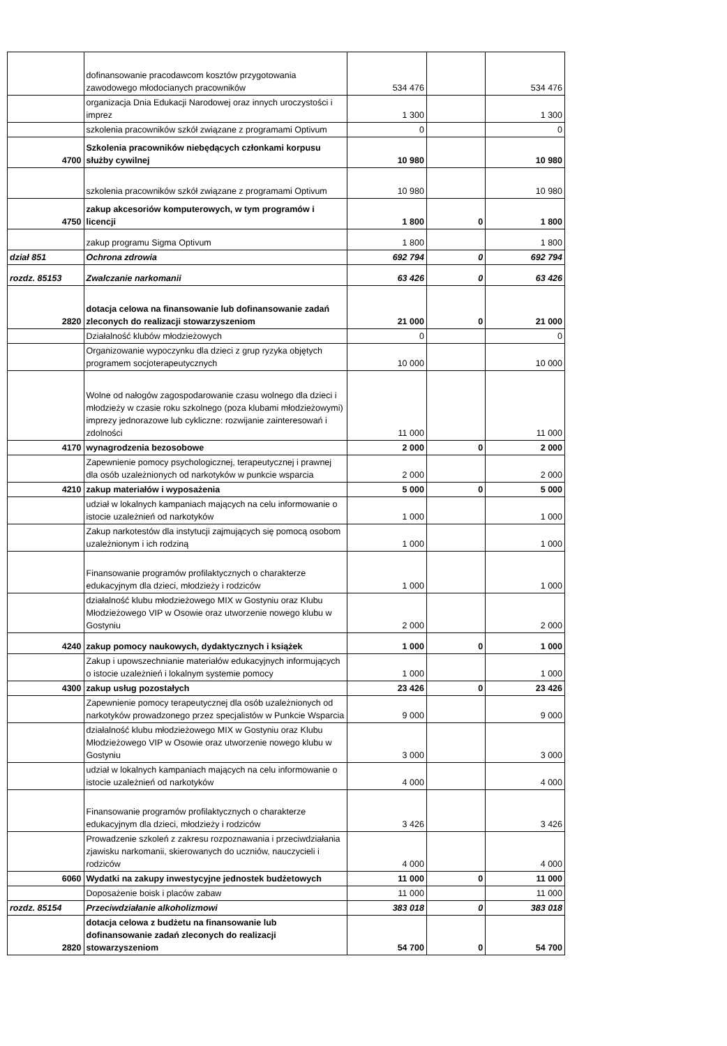| | dofinansowanie pracodawcom kosztów przygotowania zawodowego młodocianych pracowników | 534 476 | | 534 476 |
| | organizacja Dnia Edukacji Narodowej oraz innych uroczystości i imprez | 1 300 | | 1 300 |
| | szkolenia pracowników szkół związane z programami Optivum | 0 | | 0 |
| 4700 | Szkolenia pracowników niebędących członkami korpusu służby cywilnej | 10 980 | | 10 980 |
| | szkolenia pracowników szkół związane z programami Optivum | 10 980 | | 10 980 |
| 4750 | zakup akcesoriów komputerowych, w tym programów i licencji | 1 800 | 0 | 1 800 |
| | zakup programu Sigma Optivum | 1 800 | | 1 800 |
| dział 851 | Ochrona zdrowia | 692 794 | 0 | 692 794 |
| rozdz. 85153 | Zwalczanie narkomanii | 63 426 | 0 | 63 426 |
| 2820 | dotacja celowa na finansowanie lub dofinansowanie zadań zleconych do realizacji stowarzyszeniom | 21 000 | 0 | 21 000 |
| | Działalność klubów młodzieżowych | 0 | | 0 |
| | Organizowanie wypoczynku dla dzieci z grup ryzyka objętych programem socjoterapeutycznych | 10 000 | | 10 000 |
| | Wolne od nałogów zagospodarowanie czasu wolnego dla dzieci i młodzieży w czasie roku szkolnego (poza klubami młodzieżowymi) imprezy jednorazowe lub cykliczne: rozwijanie zainteresowań i zdolności | 11 000 | | 11 000 |
| 4170 | wynagrodzenia bezosobowe | 2 000 | 0 | 2 000 |
| | Zapewnienie pomocy psychologicznej, terapeutycznej i prawnej dla osób uzależnionych od narkotyków w punkcie wsparcia | 2 000 | | 2 000 |
| 4210 | zakup materiałów i wyposażenia | 5 000 | 0 | 5 000 |
| | udział w lokalnych kampaniach mających na celu informowanie o istocie uzależnień od narkotyków | 1 000 | | 1 000 |
| | Zakup narkotestów dla instytucji zajmujących się pomocą osobom uzależnionym i ich rodziną | 1 000 | | 1 000 |
| | Finansowanie programów profilaktycznych o charakterze edukacyjnym dla dzieci, młodzieży i rodziców | 1 000 | | 1 000 |
| | działalność klubu młodzieżowego MIX w Gostyniu oraz Klubu Młodzieżowego VIP w Osowie oraz utworzenie nowego klubu w Gostyniu | 2 000 | | 2 000 |
| 4240 | zakup pomocy naukowych, dydaktycznych i książek | 1 000 | 0 | 1 000 |
| | Zakup i upowszechnianie materiałów edukacyjnych informujących o istocie uzależnień i lokalnym systemie pomocy | 1 000 | | 1 000 |
| 4300 | zakup usług pozostałych | 23 426 | 0 | 23 426 |
| | Zapewnienie pomocy terapeutycznej dla osób uzależnionych od narkotyków prowadzonego przez specjalistów w Punkcie Wsparcia | 9 000 | | 9 000 |
| | działalność klubu młodzieżowego MIX w Gostyniu oraz Klubu Młodzieżowego VIP w Osowie oraz utworzenie nowego klubu w Gostyniu | 3 000 | | 3 000 |
| | udział w lokalnych kampaniach mających na celu informowanie o istocie uzależnień od narkotyków | 4 000 | | 4 000 |
| | Finansowanie programów profilaktycznych o charakterze edukacyjnym dla dzieci, młodzieży i rodziców | 3 426 | | 3 426 |
| | Prowadzenie szkoleń z zakresu rozpoznawania i przeciwdziałania zjawisku narkomanii, skierowanych do uczniów, nauczycieli i rodziców | 4 000 | | 4 000 |
| 6060 | Wydatki na zakupy inwestycyjne jednostek budżetowych | 11 000 | 0 | 11 000 |
| | Doposażenie boisk i placów zabaw | 11 000 | | 11 000 |
| rozdz. 85154 | Przeciwdziałanie alkoholizmowi | 383 018 | 0 | 383 018 |
| 2820 | dotacja celowa z budżetu na finansowanie lub dofinansowanie zadań zleconych do realizacji stowarzyszeniom | 54 700 | 0 | 54 700 |